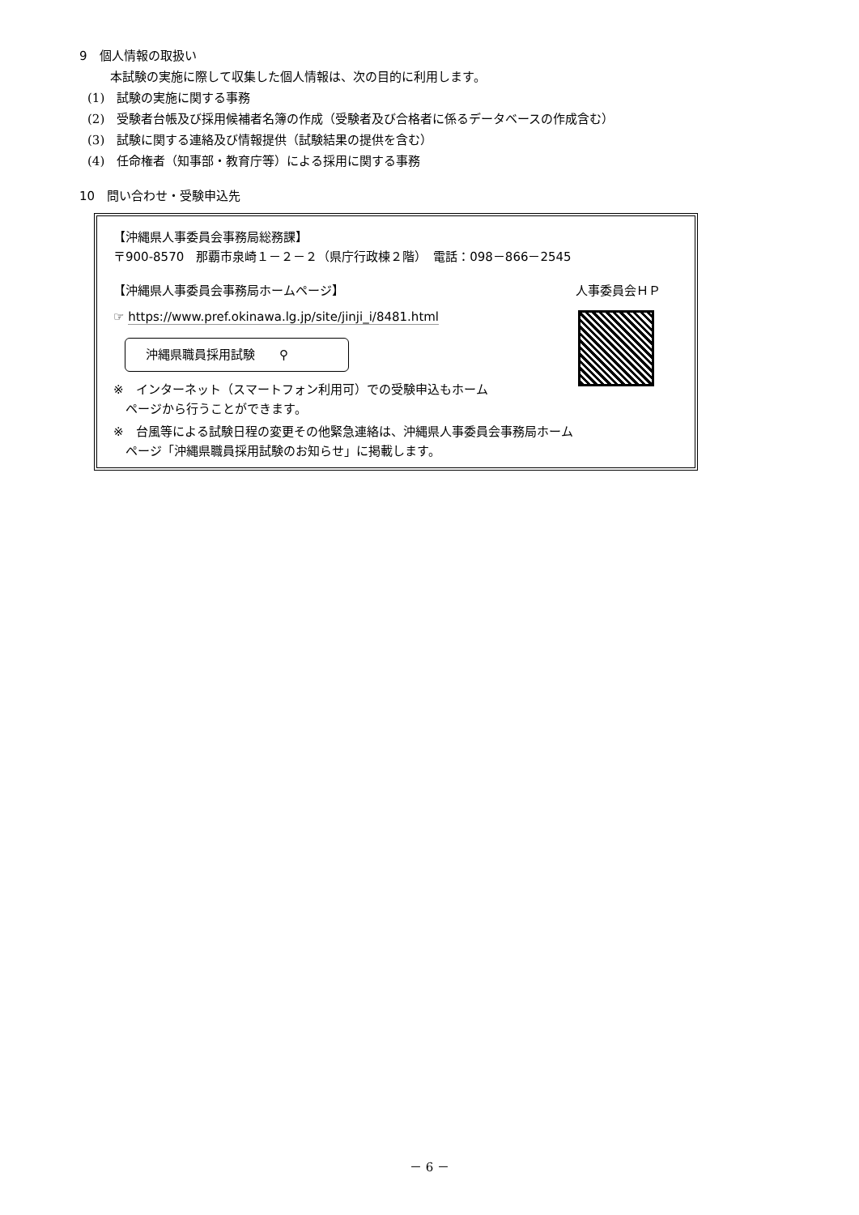9　個人情報の取扱い
本試験の実施に際して収集した個人情報は、次の目的に利用します。
(1)　試験の実施に関する事務
(2)　受験者台帳及び採用候補者名簿の作成（受験者及び合格者に係るデータベースの作成含む）
(3)　試験に関する連絡及び情報提供（試験結果の提供を含む）
(4)　任命権者（知事部・教育庁等）による採用に関する事務
10　問い合わせ・受験申込先
【沖縄県人事委員会事務局総務課】
〒900-8570　那覇市泉崎１－２－２（県庁行政棟２階）　電話：098－866－2545
【沖縄県人事委員会事務局ホームページ】 人事委員会ＨＰ
☞ https://www.pref.okinawa.lg.jp/site/jinji_i/8481.html
沖縄県職員採用試験　　⚲
※　インターネット（スマートフォン利用可）での受験申込もホーム
　ページから行うことができます。
※　台風等による試験日程の変更その他緊急連絡は、沖縄県人事委員会事務局ホーム
　ページ「沖縄県職員採用試験のお知らせ」に掲載します。
－ 6 －